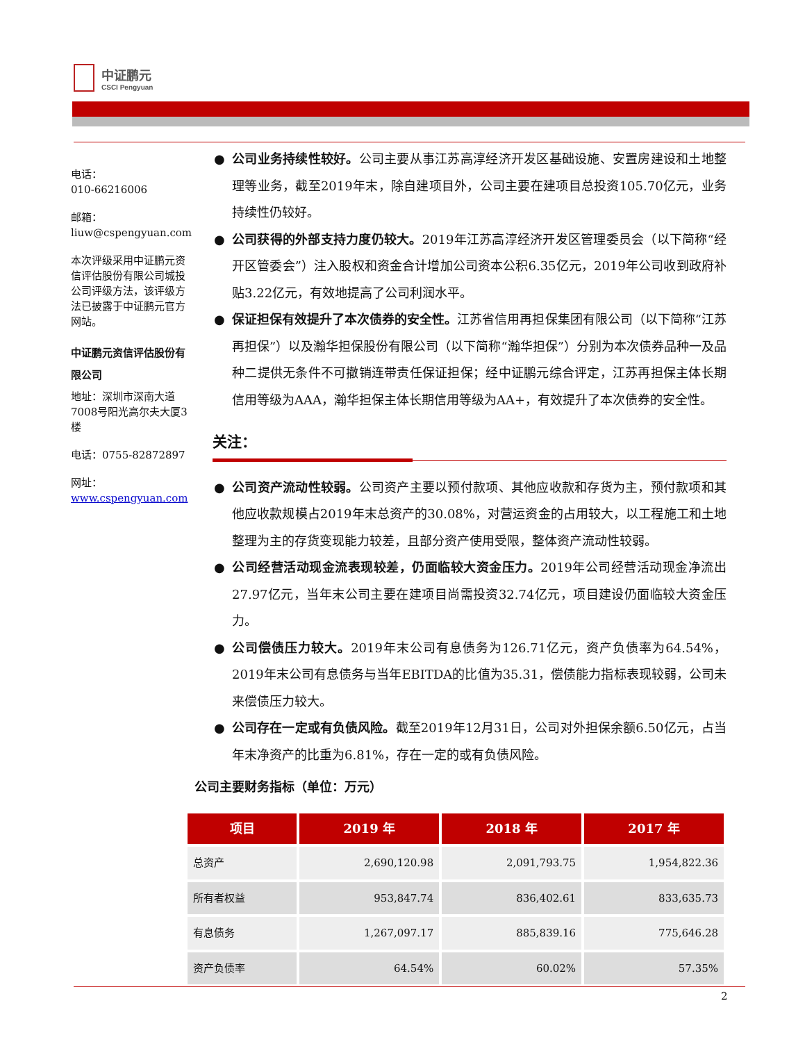中证鹏元
CSCI Pengyuan
电话：
010-66216006
邮箱：
liuw@cspengyuan.com
本次评级采用中证鹏元资信评估股份有限公司城投公司评级方法，该评级方法已披露于中证鹏元官方网站。
中证鹏元资信评估股份有限公司
地址：深圳市深南大道7008号阳光高尔夫大厦3楼
电话：0755-82872897
网址：
www.cspengyuan.com
● 公司业务持续性较好。公司主要从事江苏高淳经济开发区基础设施、安置房建设和土地整理等业务，截至2019年末，除自建项目外，公司主要在建项目总投资105.70亿元，业务持续性仍较好。
● 公司获得的外部支持力度仍较大。2019年江苏高淳经济开发区管理委员会（以下简称“经开区管委会”）注入股权和资金合计增加公司资本公积6.35亿元，2019年公司收到政府补贴3.22亿元，有效地提高了公司利润水平。
● 保证担保有效提升了本次债券的安全性。江苏省信用再担保集团有限公司（以下简称“江苏再担保”）以及瀚华担保股份有限公司（以下简称“瀚华担保”）分别为本次债券品种一及品种二提供无条件不可撤销连带责任保证担保；经中证鹏元综合评定，江苏再担保主体长期信用等级为AAA，瀚华担保主体长期信用等级为AA+，有效提升了本次债券的安全性。
关注：
● 公司资产流动性较弱。公司资产主要以预付款项、其他应收款和存货为主，预付款项和其他应收款规模占2019年末总资产的30.08%，对营运资金的占用较大，以工程施工和土地整理为主的存货变现能力较差，且部分资产使用受限，整体资产流动性较弱。
● 公司经营活动现金流表现较差，仍面临较大资金压力。2019年公司经营活动现金净流出27.97亿元，当年末公司主要在建项目尚需投资32.74亿元，项目建设仍面临较大资金压力。
● 公司偿债压力较大。2019年末公司有息债务为126.71亿元，资产负债率为64.54%，2019年末公司有息债务与当年EBITDA的比值为35.31，偿债能力指标表现较弱，公司未来偿债压力较大。
● 公司存在一定或有负债风险。截至2019年12月31日，公司对外担保余额6.50亿元，占当年末净资产的比重为6.81%，存在一定的或有负债风险。
公司主要财务指标（单位：万元）
| 项目 | 2019 年 | 2018 年 | 2017 年 |
| --- | --- | --- | --- |
| 总资产 | 2,690,120.98 | 2,091,793.75 | 1,954,822.36 |
| 所有者权益 | 953,847.74 | 836,402.61 | 833,635.73 |
| 有息债务 | 1,267,097.17 | 885,839.16 | 775,646.28 |
| 资产负债率 | 64.54% | 60.02% | 57.35% |
2